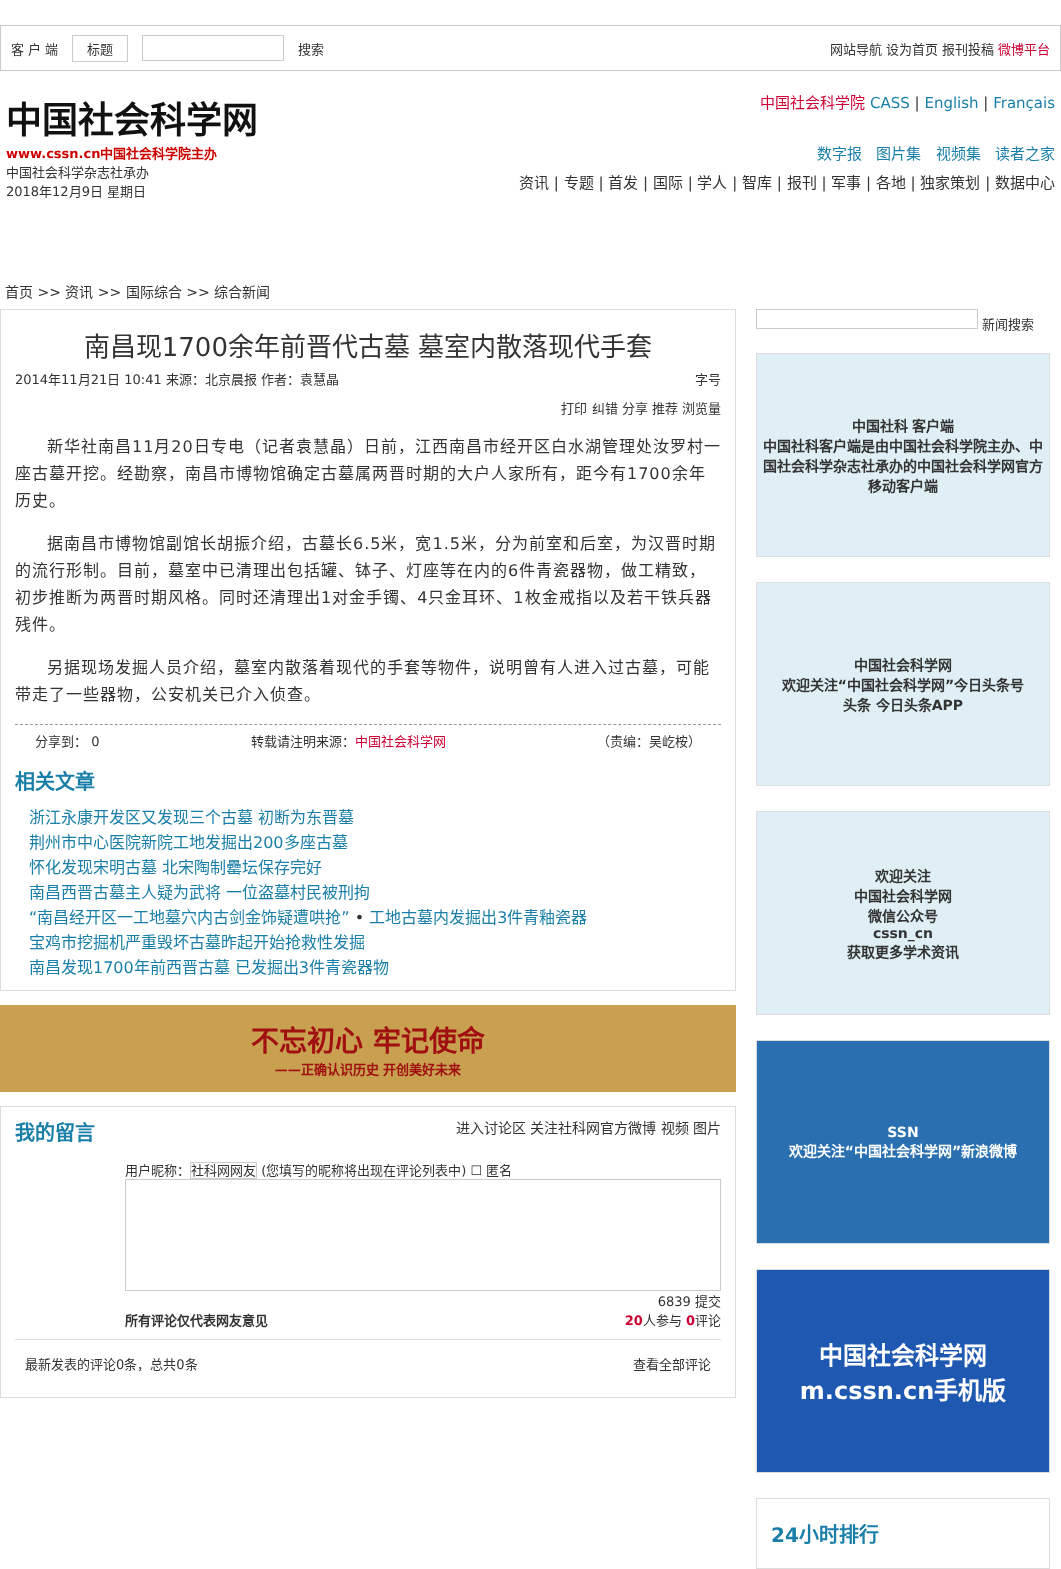客 户 端 标题 搜索 网站导航 设为首页 报刊投稿 微博平台
中国社会科学网
www.cssn.cn中国社会科学院主办
中国社会科学杂志社承办
2018年12月9日 星期日
中国社会科学院 CASS | English | Français
数字报 图片集 视频集 读者之家
资讯 | 专题 | 首发 | 国际 | 学人 | 智库 | 报刊 | 军事 | 各地 | 独家策划 | 数据中心
首页 >> 资讯 >> 国际综合 >> 综合新闻
南昌现1700余年前晋代古墓 墓室内散落现代手套
2014年11月21日 10:41 来源：北京晨报 作者：袁慧晶 字号
打印 纠错 分享 推荐 浏览量
新华社南昌11月20日专电（记者袁慧晶）日前，江西南昌市经开区白水湖管理处汝罗村一座古墓开挖。经勘察，南昌市博物馆确定古墓属两晋时期的大户人家所有，距今有1700余年历史。
据南昌市博物馆副馆长胡振介绍，古墓长6.5米，宽1.5米，分为前室和后室，为汉晋时期的流行形制。目前，墓室中已清理出包括罐、钵子、灯座等在内的6件青瓷器物，做工精致，初步推断为两晋时期风格。同时还清理出1对金手镯、4只金耳环、1枚金戒指以及若干铁兵器残件。
另据现场发掘人员介绍，墓室内散落着现代的手套等物件，说明曾有人进入过古墓，可能带走了一些器物，公安机关已介入侦查。
分享到： 0 转载请注明来源：中国社会科学网 （责编：吴屹桉）
相关文章
浙江永康开发区又发现三个古墓 初断为东晋墓
荆州市中心医院新院工地发掘出200多座古墓
怀化发现宋明古墓 北宋陶制罍坛保存完好
南昌西晋古墓主人疑为武将 一位盗墓村民被刑拘
“南昌经开区一工地墓穴内古剑金饰疑遭哄抢” • 工地古墓内发掘出3件青釉瓷器
宝鸡市挖掘机严重毁坏古墓昨起开始抢救性发掘
南昌发现1700年前西晋古墓 已发掘出3件青瓷器物
不忘初心 牢记使命
——正确认识历史 开创美好未来
我的留言
进入讨论区 关注社科网官方微博 视频 图片
用户昵称：社科网网友 (您填写的昵称将出现在评论列表中) ☐ 匿名
6839 提交
所有评论仅代表网友意见 20人参与 0评论
最新发表的评论0条，总共0条 查看全部评论
新闻搜索
中国社科 客户端
中国社科客户端是由中国社会科学院主办、中国社会科学杂志社承办的中国社会科学网官方移动客户端
中国社会科学网
欢迎关注“中国社会科学网”今日头条号
头条 今日头条APP
欢迎关注
中国社会科学网
微信公众号
cssn_cn
获取更多学术资讯
SSN
欢迎关注“中国社会科学网”新浪微博
中国社会科学网
m.cssn.cn手机版
24小时排行